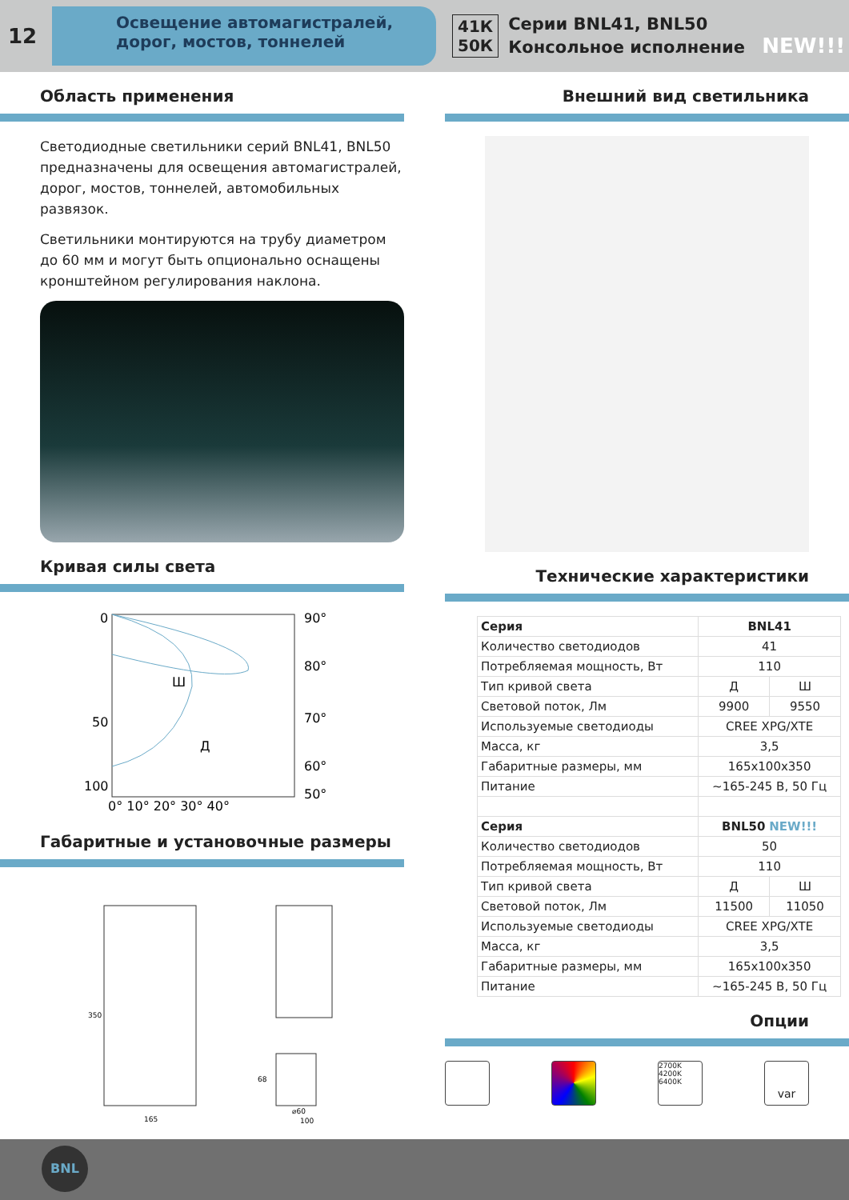12
Освещение автомагистралей, дорог, мостов, тоннелей
41К
50К
Серии BNL41, BNL50
Консольное исполнение NEW!!!
Область применения
Светодиодные светильники серий BNL41, BNL50 предназначены для освещения автомагистралей, дорог, мостов, тоннелей, автомобильных развязок.
Светильники монтируются на трубу диаметром до 60 мм и могут быть опционально оснащены кронштейном регулирования наклона.
Кривая силы света
0
50
100
90°
80°
70°
60°
50°
Ш
Д
0° 10° 20° 30° 40°
Габаритные и установочные размеры
350
165
68
⌀60
100
Внешний вид светильника
Технические характеристики
| Серия | BNL41 | |
| Количество светодиодов | 41 | |
| Потребляемая мощность, Вт | 110 | |
| Тип кривой света | Д | Ш |
| Световой поток, Лм | 9900 | 9550 |
| Используемые светодиоды | CREE XPG/XTE | |
| Масса, кг | 3,5 | |
| Габаритные размеры, мм | 165x100x350 | |
| Питание | ~165-245 В, 50 Гц | |
| Серия | BNL50 NEW!!! | |
| Количество светодиодов | 50 | |
| Потребляемая мощность, Вт | 110 | |
| Тип кривой света | Д | Ш |
| Световой поток, Лм | 11500 | 11050 |
| Используемые светодиоды | CREE XPG/XTE | |
| Масса, кг | 3,5 | |
| Габаритные размеры, мм | 165x100x350 | |
| Питание | ~165-245 В, 50 Гц | |
Опции
2700K
4200K
6400K
var
BNL